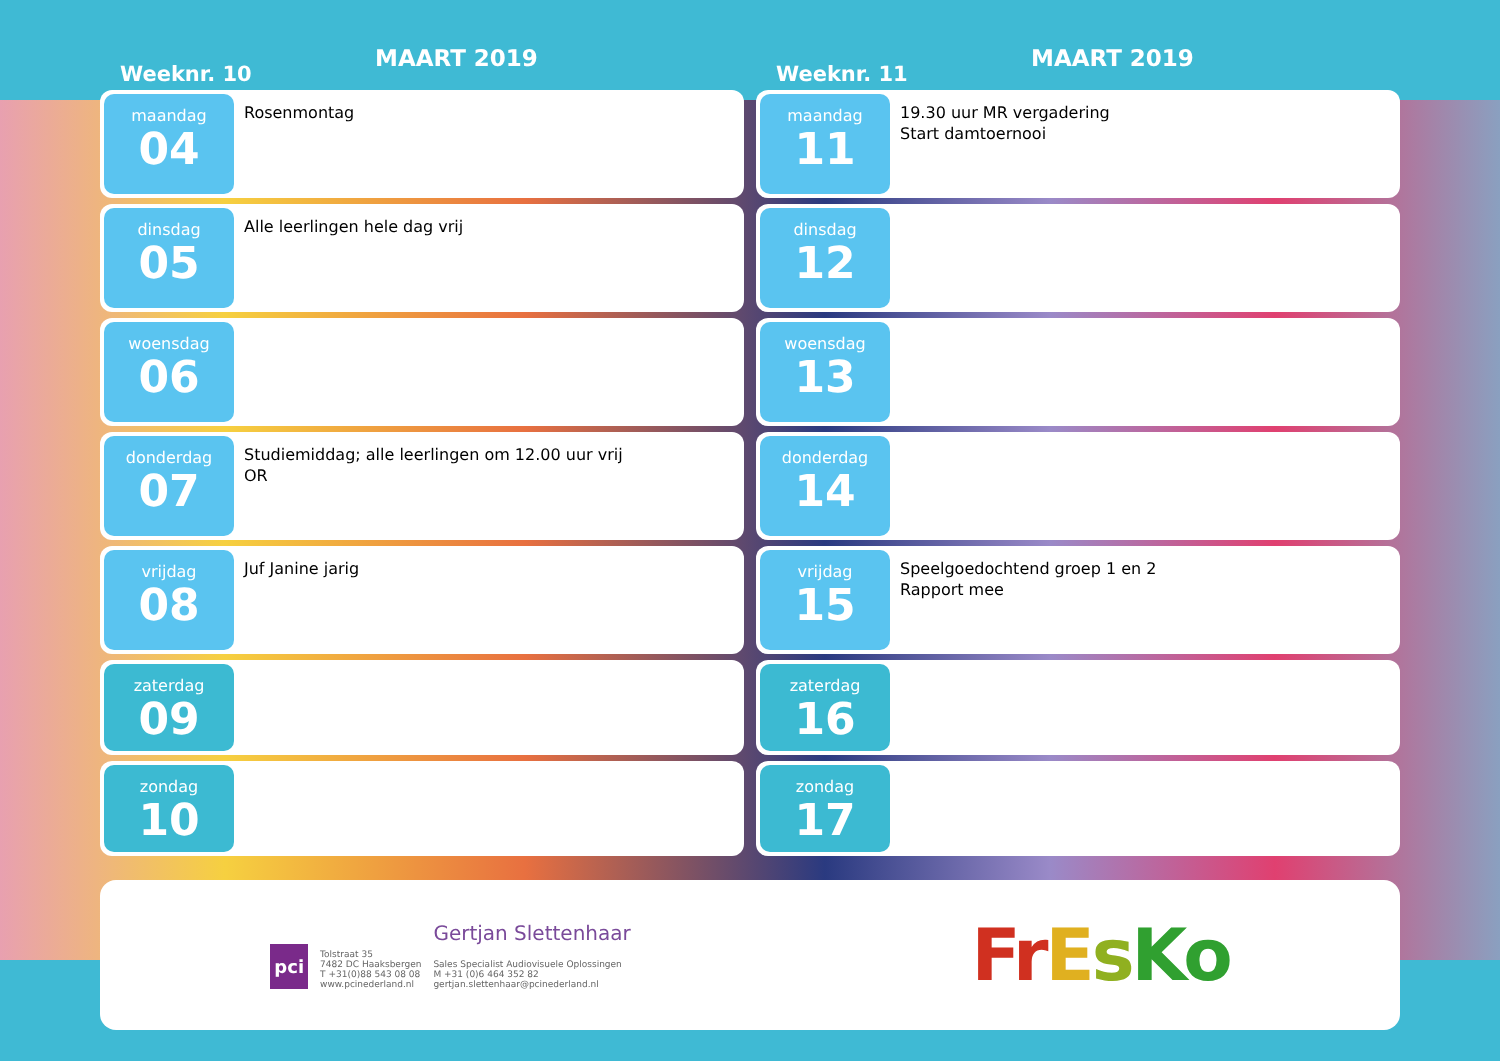Weeknr. 10
MAART 2019
maandag
04
Rosenmontag
dinsdag
05
Alle leerlingen hele dag vrij
woensdag
06
donderdag
07
Studiemiddag; alle leerlingen om 12.00 uur vrij
OR
vrijdag
08
Juf Janine jarig
zaterdag
09
zondag
10
Weeknr. 11
MAART 2019
maandag
11
19.30 uur MR vergadering
Start damtoernooi
dinsdag
12
woensdag
13
donderdag
14
vrijdag
15
Speelgoedochtend groep 1 en 2
Rapport mee
zaterdag
16
zondag
17
pci
Tolstraat 35
7482 DC Haaksbergen
T +31(0)88 543 08 08
www.pcinederland.nl
Gertjan Slettenhaar
Sales Specialist Audiovisuele Oplossingen
M +31 (0)6 464 352 82
gertjan.slettenhaar@pcinederland.nl
FrEsKo